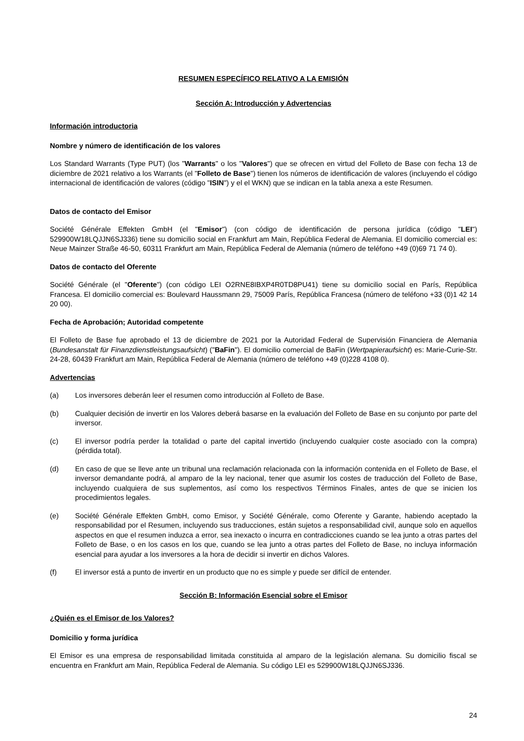RESUMEN ESPECÍFICO RELATIVO A LA EMISIÓN
Sección A: Introducción y Advertencias
Información introductoria
Nombre y número de identificación de los valores
Los Standard Warrants (Type PUT) (los "Warrants" o los "Valores") que se ofrecen en virtud del Folleto de Base con fecha 13 de diciembre de 2021 relativo a los Warrants (el "Folleto de Base") tienen los números de identificación de valores (incluyendo el código internacional de identificación de valores (código "ISIN") y el el WKN) que se indican en la tabla anexa a este Resumen.
Datos de contacto del Emisor
Société Générale Effekten GmbH (el "Emisor") (con código de identificación de persona jurídica (código "LEI") 529900W18LQJJN6SJ336) tiene su domicilio social en Frankfurt am Main, República Federal de Alemania. El domicilio comercial es: Neue Mainzer Straße 46-50, 60311 Frankfurt am Main, República Federal de Alemania (número de teléfono +49 (0)69 71 74 0).
Datos de contacto del Oferente
Société Générale (el "Oferente") (con código LEI O2RNE8IBXP4R0TD8PU41) tiene su domicilio social en París, República Francesa. El domicilio comercial es: Boulevard Haussmann 29, 75009 París, República Francesa (número de teléfono +33 (0)1 42 14 20 00).
Fecha de Aprobación; Autoridad competente
El Folleto de Base fue aprobado el 13 de diciembre de 2021 por la Autoridad Federal de Supervisión Financiera de Alemania (Bundesanstalt für Finanzdienstleistungsaufsicht) ("BaFin"). El domicilio comercial de BaFin (Wertpapieraufsicht) es: Marie-Curie-Str. 24-28, 60439 Frankfurt am Main, República Federal de Alemania (número de teléfono +49 (0)228 4108 0).
Advertencias
(a) Los inversores deberán leer el resumen como introducción al Folleto de Base.
(b) Cualquier decisión de invertir en los Valores deberá basarse en la evaluación del Folleto de Base en su conjunto por parte del inversor.
(c) El inversor podría perder la totalidad o parte del capital invertido (incluyendo cualquier coste asociado con la compra) (pérdida total).
(d) En caso de que se lleve ante un tribunal una reclamación relacionada con la información contenida en el Folleto de Base, el inversor demandante podrá, al amparo de la ley nacional, tener que asumir los costes de traducción del Folleto de Base, incluyendo cualquiera de sus suplementos, así como los respectivos Términos Finales, antes de que se inicien los procedimientos legales.
(e) Société Générale Effekten GmbH, como Emisor, y Société Générale, como Oferente y Garante, habiendo aceptado la responsabilidad por el Resumen, incluyendo sus traducciones, están sujetos a responsabilidad civil, aunque solo en aquellos aspectos en que el resumen induzca a error, sea inexacto o incurra en contradicciones cuando se lea junto a otras partes del Folleto de Base, o en los casos en los que, cuando se lea junto a otras partes del Folleto de Base, no incluya información esencial para ayudar a los inversores a la hora de decidir si invertir en dichos Valores.
(f) El inversor está a punto de invertir en un producto que no es simple y puede ser difícil de entender.
Sección B: Información Esencial sobre el Emisor
¿Quién es el Emisor de los Valores?
Domicilio y forma jurídica
El Emisor es una empresa de responsabilidad limitada constituida al amparo de la legislación alemana. Su domicilio fiscal se encuentra en Frankfurt am Main, República Federal de Alemania. Su código LEI es 529900W18LQJJN6SJ336.
24